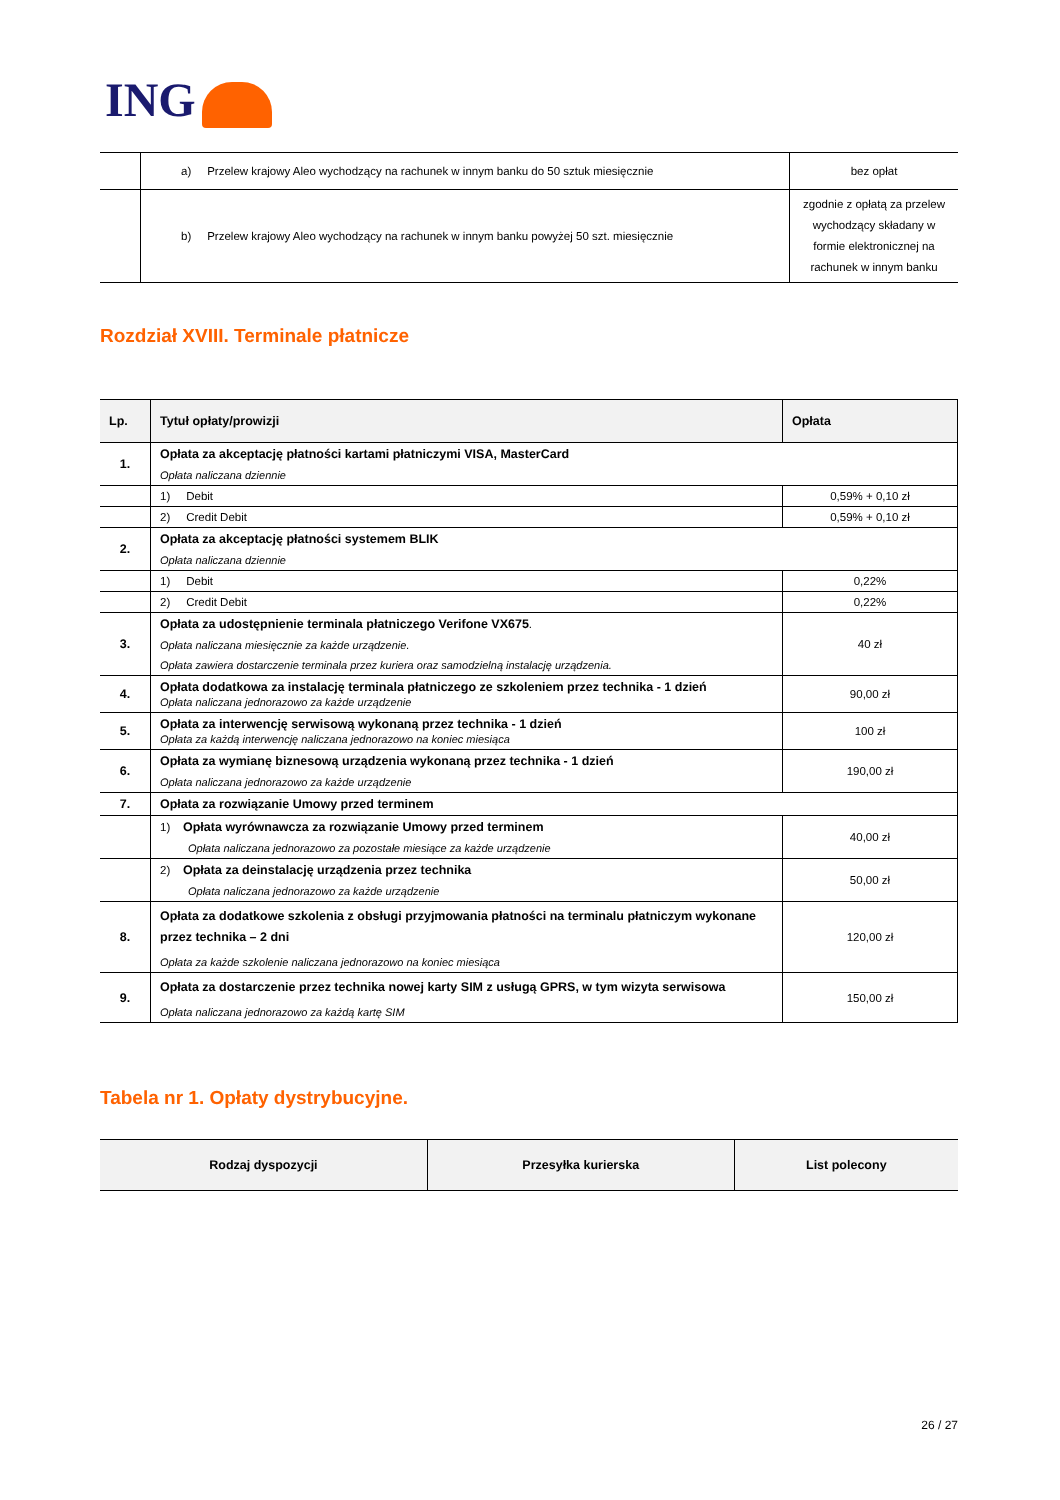ING
| | a) Przelew krajowy Aleo wychodzący na rachunek w innym banku do 50 sztuk miesięcznie | bez opłat |
| | b) Przelew krajowy Aleo wychodzący na rachunek w innym banku powyżej 50 szt. miesięcznie | zgodnie z opłatą za przelew wychodzący składany w formie elektronicznej na rachunek w innym banku |
Rozdział XVIII. Terminale płatnicze
| Lp. | Tytuł opłaty/prowizji | Opłata |
| --- | --- | --- |
| 1. | Opłata za akceptację płatności kartami płatniczymi VISA, MasterCard Opłata naliczana dziennie | |
| | 1) Debit | 0,59% + 0,10 zł |
| | 2) Credit Debit | 0,59% + 0,10 zł |
| 2. | Opłata za akceptację płatności systemem BLIK Opłata naliczana dziennie | |
| | 1) Debit | 0,22% |
| | 2) Credit Debit | 0,22% |
| 3. | Opłata za udostępnienie terminala płatniczego Verifone VX675 . Opłata naliczana miesięcznie za każde urządzenie. Opłata zawiera dostarczenie terminala przez kuriera oraz samodzielną instalację urządzenia. | 40 zł |
| 4. | Opłata dodatkowa za instalację terminala płatniczego ze szkoleniem przez technika - 1 dzień Opłata naliczana jednorazowo za każde urządzenie | 90,00 zł |
| 5. | Opłata za interwencję serwisową wykonaną przez technika - 1 dzień Opłata za każdą interwencję naliczana jednorazowo na koniec miesiąca | 100 zł |
| 6. | Opłata za wymianę biznesową urządzenia wykonaną przez technika - 1 dzień Opłata naliczana jednorazowo za każde urządzenie | 190,00 zł |
| 7. | Opłata za rozwiązanie Umowy przed terminem | |
| | 1) Opłata wyrównawcza za rozwiązanie Umowy przed terminem Opłata naliczana jednorazowo za pozostałe miesiące za każde urządzenie | 40,00 zł |
| | 2) Opłata za deinstalację urządzenia przez technika Opłata naliczana jednorazowo za każde urządzenie | 50,00 zł |
| 8. | Opłata za dodatkowe szkolenia z obsługi przyjmowania płatności na terminalu płatniczym wykonane przez technika – 2 dni Opłata za każde szkolenie naliczana jednorazowo na koniec miesiąca | 120,00 zł |
| 9. | Opłata za dostarczenie przez technika nowej karty SIM z usługą GPRS, w tym wizyta serwisowa Opłata naliczana jednorazowo za każdą kartę SIM | 150,00 zł |
Tabela nr 1. Opłaty dystrybucyjne.
| Rodzaj dyspozycji | Przesyłka kurierska | List polecony |
| --- | --- | --- |
26 / 27